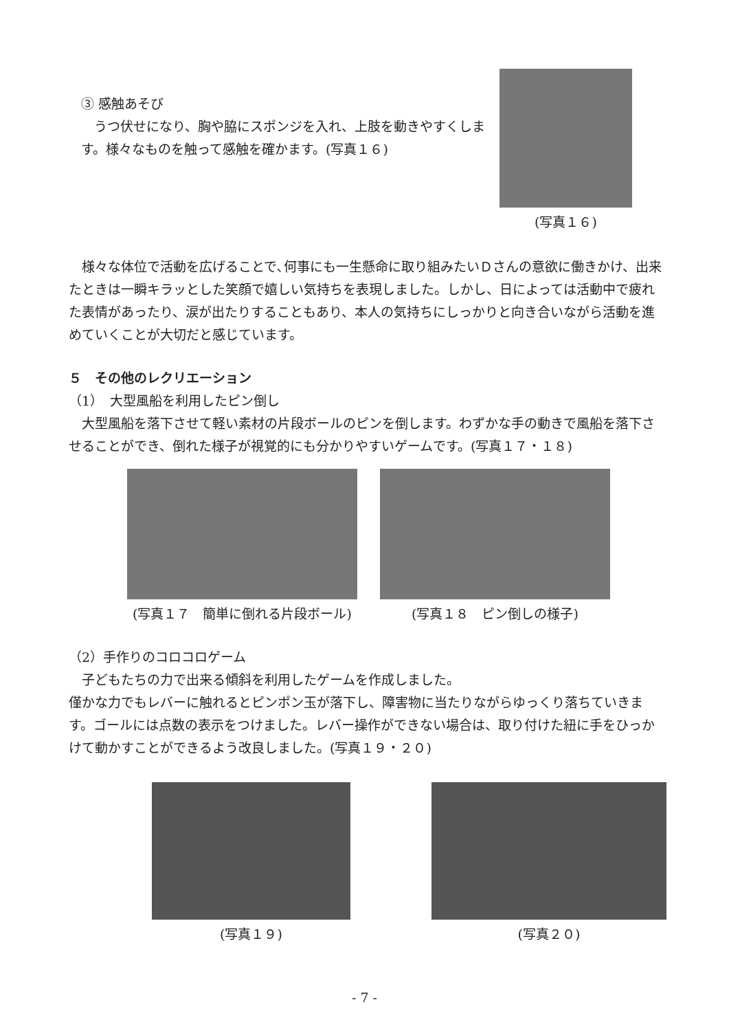③ 感触あそび
　うつ伏せになり、胸や脇にスポンジを入れ、上肢を動きやすくします。様々なものを触って感触を確かます。(写真１６)
(写真１６)
　様々な体位で活動を広げることで､何事にも一生懸命に取り組みたいＤさんの意欲に働きかけ、出来たときは一瞬キラッとした笑顔で嬉しい気持ちを表現しました。しかし、日によっては活動中で疲れた表情があったり、涙が出たりすることもあり、本人の気持ちにしっかりと向き合いながら活動を進めていくことが大切だと感じています。
５　その他のレクリエーション
（1）　大型風船を利用したピン倒し
　大型風船を落下させて軽い素材の片段ボールのピンを倒します。わずかな手の動きで風船を落下させることができ、倒れた様子が視覚的にも分かりやすいゲームです。(写真１７・１８)
(写真１７　簡単に倒れる片段ボール) (写真１８　ピン倒しの様子)
（2）手作りのコロコロゲーム
　子どもたちの力で出来る傾斜を利用したゲームを作成しました。
僅かな力でもレバーに触れるとピンポン玉が落下し、障害物に当たりながらゆっくり落ちていきます。ゴールには点数の表示をつけました。レバー操作ができない場合は、取り付けた紐に手をひっかけて動かすことができるよう改良しました。(写真１９・２０)
(写真１９) (写真２０)
- 7 -